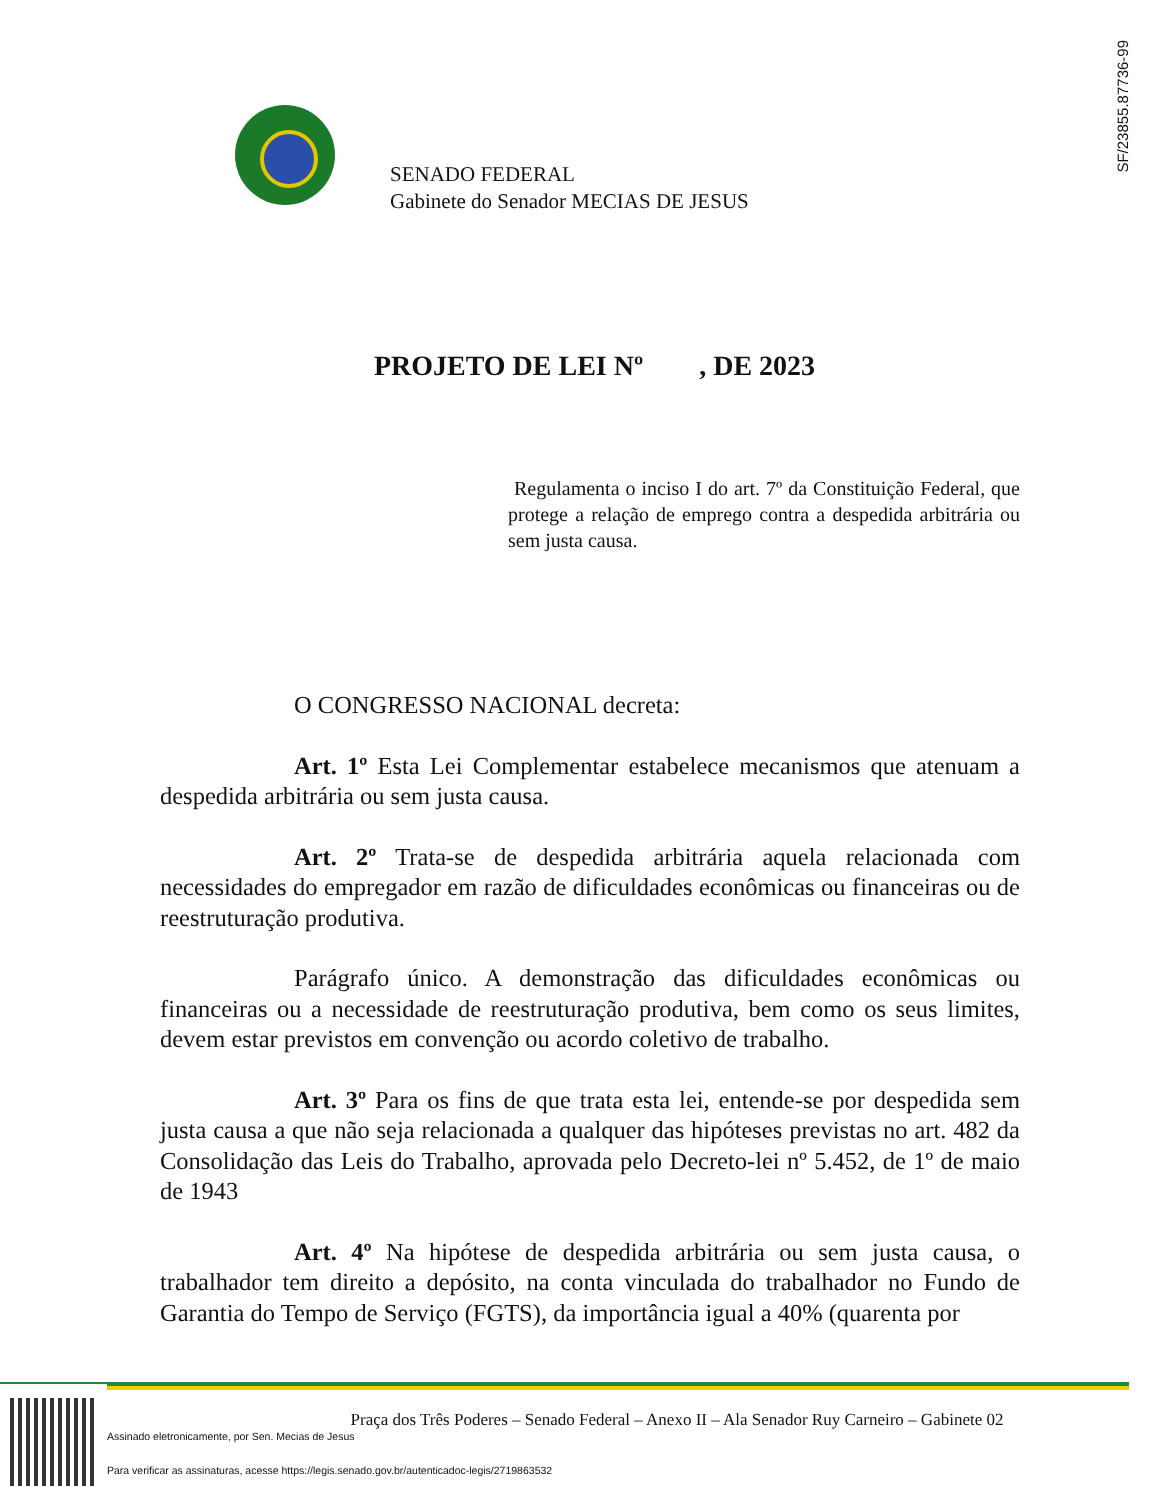SF/23855.87736-99
SENADO FEDERAL
Gabinete do Senador MECIAS DE JESUS
PROJETO DE LEI Nº , DE 2023
Regulamenta o inciso I do art. 7º da Constituição Federal, que protege a relação de emprego contra a despedida arbitrária ou sem justa causa.
O CONGRESSO NACIONAL decreta:
Art. 1º Esta Lei Complementar estabelece mecanismos que atenuam a despedida arbitrária ou sem justa causa.
Art. 2º Trata-se de despedida arbitrária aquela relacionada com necessidades do empregador em razão de dificuldades econômicas ou financeiras ou de reestruturação produtiva.
Parágrafo único. A demonstração das dificuldades econômicas ou financeiras ou a necessidade de reestruturação produtiva, bem como os seus limites, devem estar previstos em convenção ou acordo coletivo de trabalho.
Art. 3º Para os fins de que trata esta lei, entende-se por despedida sem justa causa a que não seja relacionada a qualquer das hipóteses previstas no art. 482 da Consolidação das Leis do Trabalho, aprovada pelo Decreto-lei nº 5.452, de 1º de maio de 1943
Art. 4º Na hipótese de despedida arbitrária ou sem justa causa, o trabalhador tem direito a depósito, na conta vinculada do trabalhador no Fundo de Garantia do Tempo de Serviço (FGTS), da importância igual a 40% (quarenta por
Praça dos Três Poderes – Senado Federal – Anexo II – Ala Senador Ruy Carneiro – Gabinete 02
Assinado eletronicamente, por Sen. Mecias de Jesus
Para verificar as assinaturas, acesse https://legis.senado.gov.br/autenticadoc-legis/2719863532